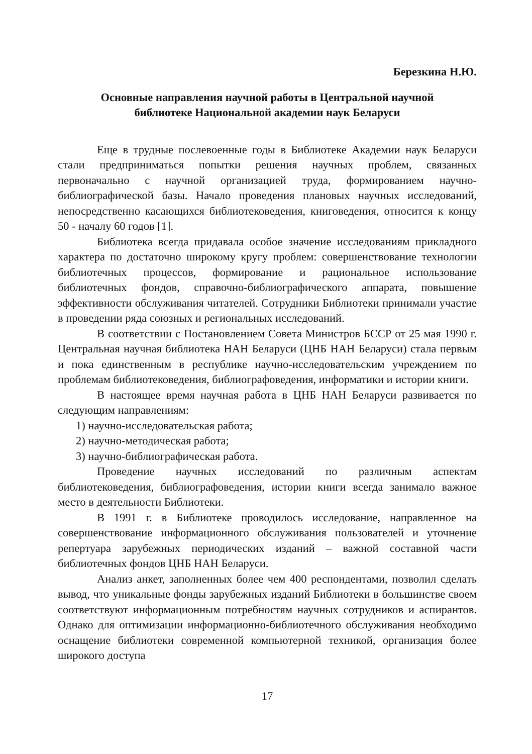Березкина Н.Ю.
Основные направления научной работы в Центральной научной
библиотеке Национальной академии наук Беларуси
Еще в трудные послевоенные годы в Библиотеке Академии наук Беларуси стали предприниматься попытки решения научных проблем, связанных первоначально с научной организацией труда, формированием научно-библиографической базы. Начало проведения плановых научных исследований, непосредственно касающихся библиотековедения, книговедения, относится к концу 50 - началу 60 годов [1].
Библиотека всегда придавала особое значение исследованиям прикладного характера по достаточно широкому кругу проблем: совершенствование технологии библиотечных процессов, формирование и рациональное использование библиотечных фондов, справочно-библиографического аппарата, повышение эффективности обслуживания читателей. Сотрудники Библиотеки принимали участие в проведении ряда союзных и региональных исследований.
В соответствии с Постановлением Совета Министров БССР от 25 мая 1990 г. Центральная научная библиотека НАН Беларуси (ЦНБ НАН Беларуси) стала первым и пока единственным в республике научно-исследовательским учреждением по проблемам библиотековедения, библиографоведения, информатики и истории книги.
В настоящее время научная работа в ЦНБ НАН Беларуси развивается по следующим направлениям:
1) научно-исследовательская работа;
2) научно-методическая работа;
3) научно-библиографическая работа.
Проведение научных исследований по различным аспектам библиотековедения, библиографоведения, истории книги всегда занимало важное место в деятельности Библиотеки.
В 1991 г. в Библиотеке проводилось исследование, направленное на совершенствование информационного обслуживания пользователей и уточнение репертуара зарубежных периодических изданий – важной составной части библиотечных фондов ЦНБ НАН Беларуси.
Анализ анкет, заполненных более чем 400 респондентами, позволил сделать вывод, что уникальные фонды зарубежных изданий Библиотеки в большинстве своем соответствуют информационным потребностям научных сотрудников и аспирантов. Однако для оптимизации информационно-библиотечного обслуживания необходимо оснащение библиотеки современной компьютерной техникой, организация более широкого доступа
17